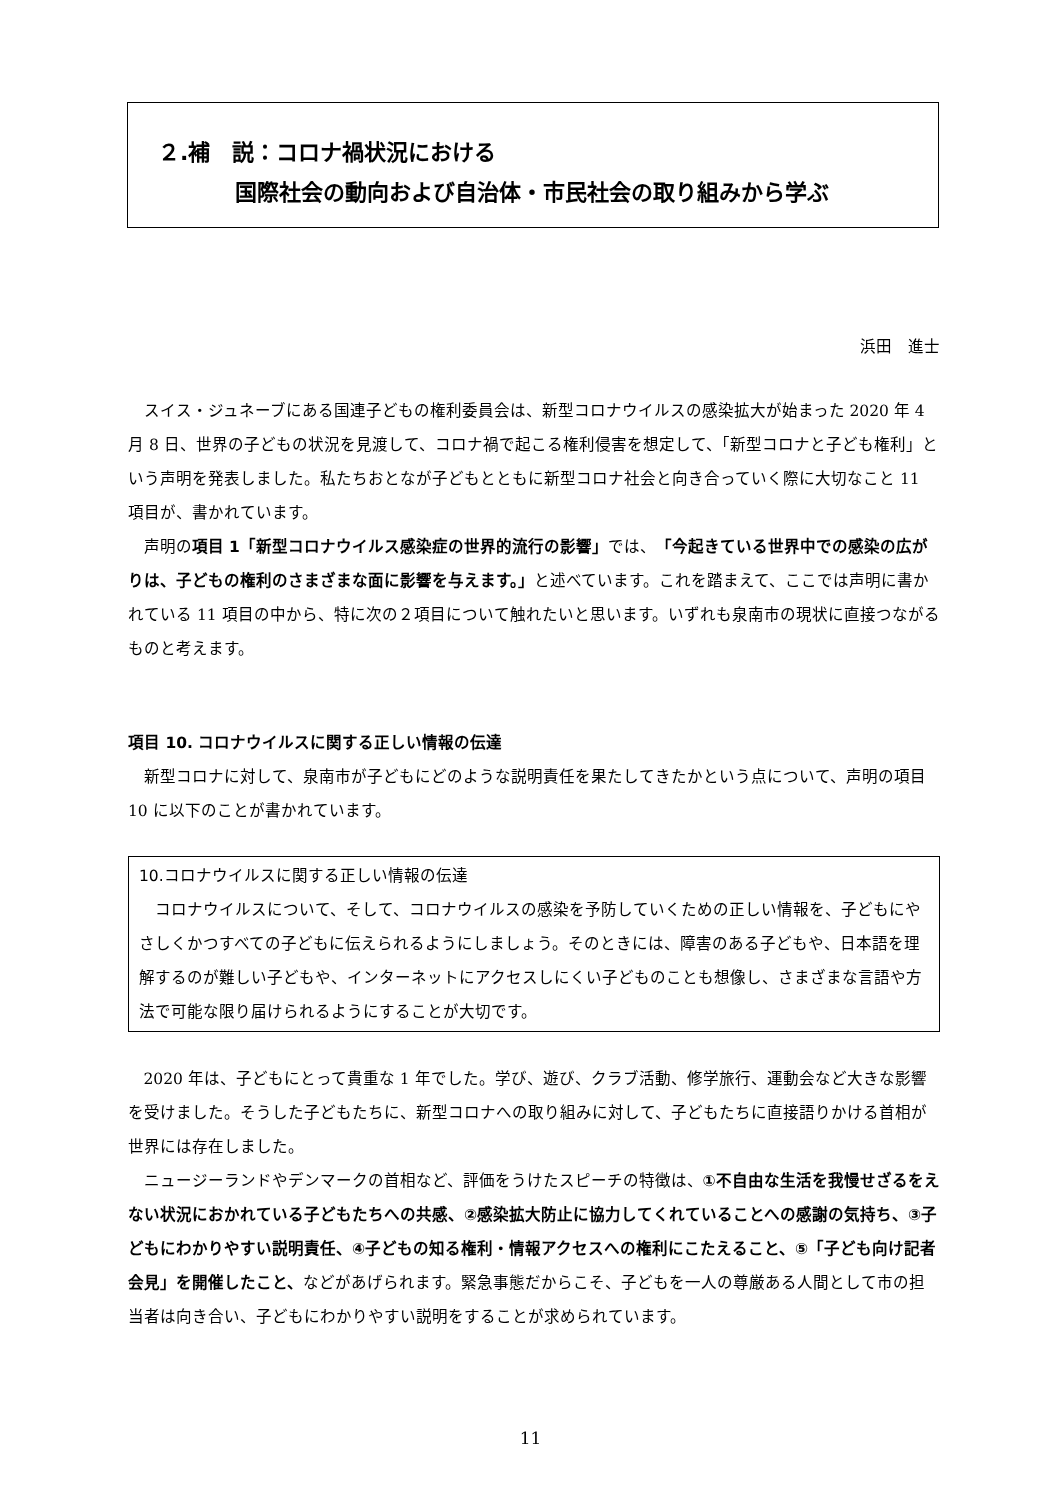２.補　説：コロナ禍状況における
国際社会の動向および自治体・市民社会の取り組みから学ぶ
浜田　進士
スイス・ジュネーブにある国連子どもの権利委員会は、新型コロナウイルスの感染拡大が始まった 2020 年 4 月 8 日、世界の子どもの状況を見渡して、コロナ禍で起こる権利侵害を想定して、「新型コロナと子ども権利」という声明を発表しました。私たちおとなが子どもとともに新型コロナ社会と向き合っていく際に大切なこと 11 項目が、書かれています。
声明の項目 1「新型コロナウイルス感染症の世界的流行の影響」では、「今起きている世界中での感染の広がりは、子どもの権利のさまざまな面に影響を与えます。」と述べています。これを踏まえて、ここでは声明に書かれている 11 項目の中から、特に次の２項目について触れたいと思います。いずれも泉南市の現状に直接つながるものと考えます。
項目 10. コロナウイルスに関する正しい情報の伝達
新型コロナに対して、泉南市が子どもにどのような説明責任を果たしてきたかという点について、声明の項目 10 に以下のことが書かれています。
10.コロナウイルスに関する正しい情報の伝達
コロナウイルスについて、そして、コロナウイルスの感染を予防していくための正しい情報を、子どもにやさしくかつすべての子どもに伝えられるようにしましょう。そのときには、障害のある子どもや、日本語を理解するのが難しい子どもや、インターネットにアクセスしにくい子どものことも想像し、さまざまな言語や方法で可能な限り届けられるようにすることが大切です。
2020 年は、子どもにとって貴重な 1 年でした。学び、遊び、クラブ活動、修学旅行、運動会など大きな影響を受けました。そうした子どもたちに、新型コロナへの取り組みに対して、子どもたちに直接語りかける首相が世界には存在しました。
ニュージーランドやデンマークの首相など、評価をうけたスピーチの特徴は、①不自由な生活を我慢せざるをえない状況におかれている子どもたちへの共感、②感染拡大防止に協力してくれていることへの感謝の気持ち、③子どもにわかりやすい説明責任、④子どもの知る権利・情報アクセスへの権利にこたえること、⑤「子ども向け記者会見」を開催したこと、などがあげられます。緊急事態だからこそ、子どもを一人の尊厳ある人間として市の担当者は向き合い、子どもにわかりやすい説明をすることが求められています。
11